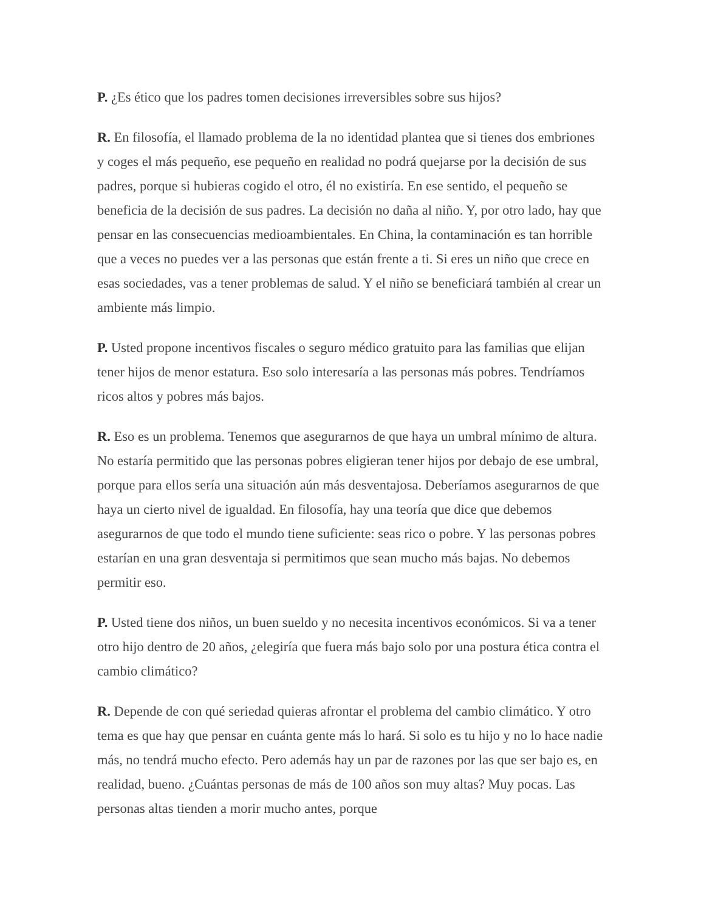P. ¿Es ético que los padres tomen decisiones irreversibles sobre sus hijos?
R. En filosofía, el llamado problema de la no identidad plantea que si tienes dos embriones y coges el más pequeño, ese pequeño en realidad no podrá quejarse por la decisión de sus padres, porque si hubieras cogido el otro, él no existiría. En ese sentido, el pequeño se beneficia de la decisión de sus padres. La decisión no daña al niño. Y, por otro lado, hay que pensar en las consecuencias medioambientales. En China, la contaminación es tan horrible que a veces no puedes ver a las personas que están frente a ti. Si eres un niño que crece en esas sociedades, vas a tener problemas de salud. Y el niño se beneficiará también al crear un ambiente más limpio.
P. Usted propone incentivos fiscales o seguro médico gratuito para las familias que elijan tener hijos de menor estatura. Eso solo interesaría a las personas más pobres. Tendríamos ricos altos y pobres más bajos.
R. Eso es un problema. Tenemos que asegurarnos de que haya un umbral mínimo de altura. No estaría permitido que las personas pobres eligieran tener hijos por debajo de ese umbral, porque para ellos sería una situación aún más desventajosa. Deberíamos asegurarnos de que haya un cierto nivel de igualdad. En filosofía, hay una teoría que dice que debemos asegurarnos de que todo el mundo tiene suficiente: seas rico o pobre. Y las personas pobres estarían en una gran desventaja si permitimos que sean mucho más bajas. No debemos permitir eso.
P. Usted tiene dos niños, un buen sueldo y no necesita incentivos económicos. Si va a tener otro hijo dentro de 20 años, ¿elegiría que fuera más bajo solo por una postura ética contra el cambio climático?
R. Depende de con qué seriedad quieras afrontar el problema del cambio climático. Y otro tema es que hay que pensar en cuánta gente más lo hará. Si solo es tu hijo y no lo hace nadie más, no tendrá mucho efecto. Pero además hay un par de razones por las que ser bajo es, en realidad, bueno. ¿Cuántas personas de más de 100 años son muy altas? Muy pocas. Las personas altas tienden a morir mucho antes, porque